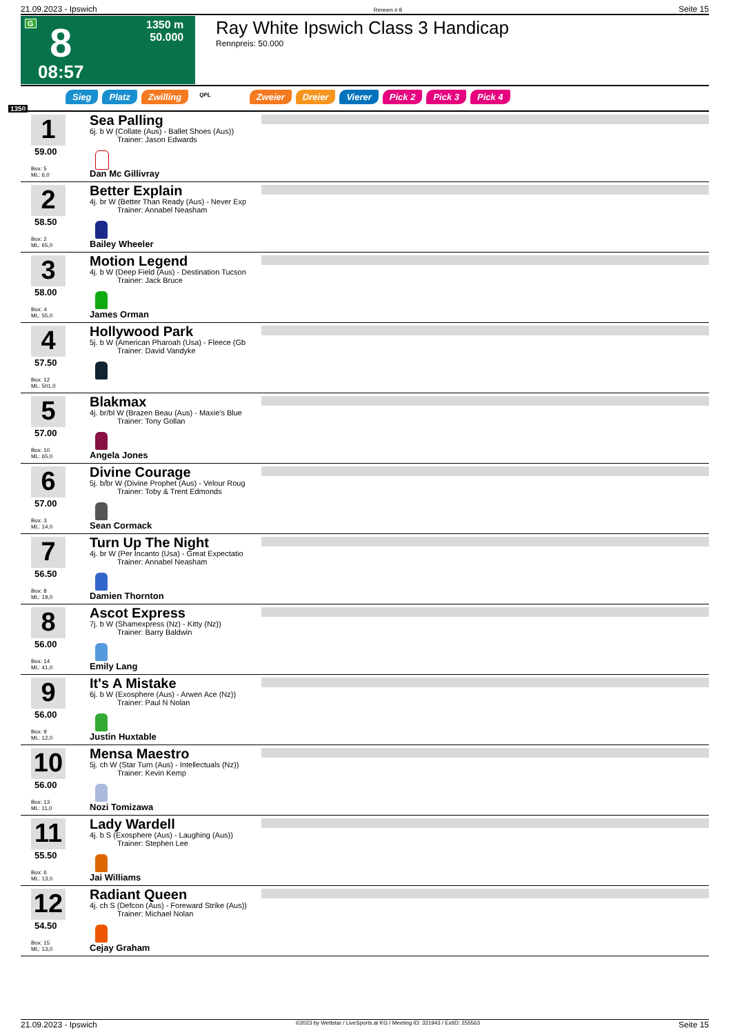21.09.2023 - Ipswich Rennen # 8 Seite 15
G 8
1350 m
50.000
08:57
Ray White Ipswich Class 3 Handicap
Rennpreis: 50.000
Sieg Platz Zwilling QPL Zweier Dreier Vierer Pick 2 Pick 3 Pick 4
1350
1
59.00
Box: 5
ML: 6,0
Sea Palling
6j. b W (Collate (Aus) - Ballet Shoes (Aus))
Trainer: Jason Edwards
Dan Mc Gillivray
2
58.50
Box: 2
ML: 65,0
Better Explain
4j. br W (Better Than Ready (Aus) - Never Exp
Trainer: Annabel Neasham
Bailey Wheeler
3
58.00
Box: 4
ML: 55,0
Motion Legend
4j. b W (Deep Field (Aus) - Destination Tucson
Trainer: Jack Bruce
James Orman
4
57.50
Box: 12
ML: 501,0
Hollywood Park
5j. b W (American Pharoah (Usa) - Fleece (Gb
Trainer: David Vandyke
5
57.00
Box: 10
ML: 65,0
Blakmax
4j. br/bl W (Brazen Beau (Aus) - Maxie's Blue
Trainer: Tony Gollan
Angela Jones
6
57.00
Box: 3
ML: 14,0
Divine Courage
5j. b/br W (Divine Prophet (Aus) - Velour Roug
Trainer: Toby & Trent Edmonds
Sean Cormack
7
56.50
Box: 8
ML: 19,0
Turn Up The Night
4j. br W (Per Incanto (Usa) - Great Expectatio
Trainer: Annabel Neasham
Damien Thornton
8
56.00
Box: 14
ML: 41,0
Ascot Express
7j. b W (Shamexpress (Nz) - Kitty (Nz))
Trainer: Barry Baldwin
Emily Lang
9
56.00
Box: 9
ML: 12,0
It's A Mistake
6j. b W (Exosphere (Aus) - Arwen Ace (Nz))
Trainer: Paul N Nolan
Justin Huxtable
10
56.00
Box: 13
ML: 11,0
Mensa Maestro
5j. ch W (Star Turn (Aus) - Intellectuals (Nz))
Trainer: Kevin Kemp
Nozi Tomizawa
11
55.50
Box: 6
ML: 13,0
Lady Wardell
4j. b S (Exosphere (Aus) - Laughing (Aus))
Trainer: Stephen Lee
Jai Williams
12
54.50
Box: 15
ML: 13,0
Radiant Queen
4j. ch S (Defcon (Aus) - Foreward Strike (Aus))
Trainer: Michael Nolan
Cejay Graham
21.09.2023 - Ipswich ©2023 by Wettstar / LiveSports.at KG / Meeting ID: 331943 / ExtID: 255563 Seite 15